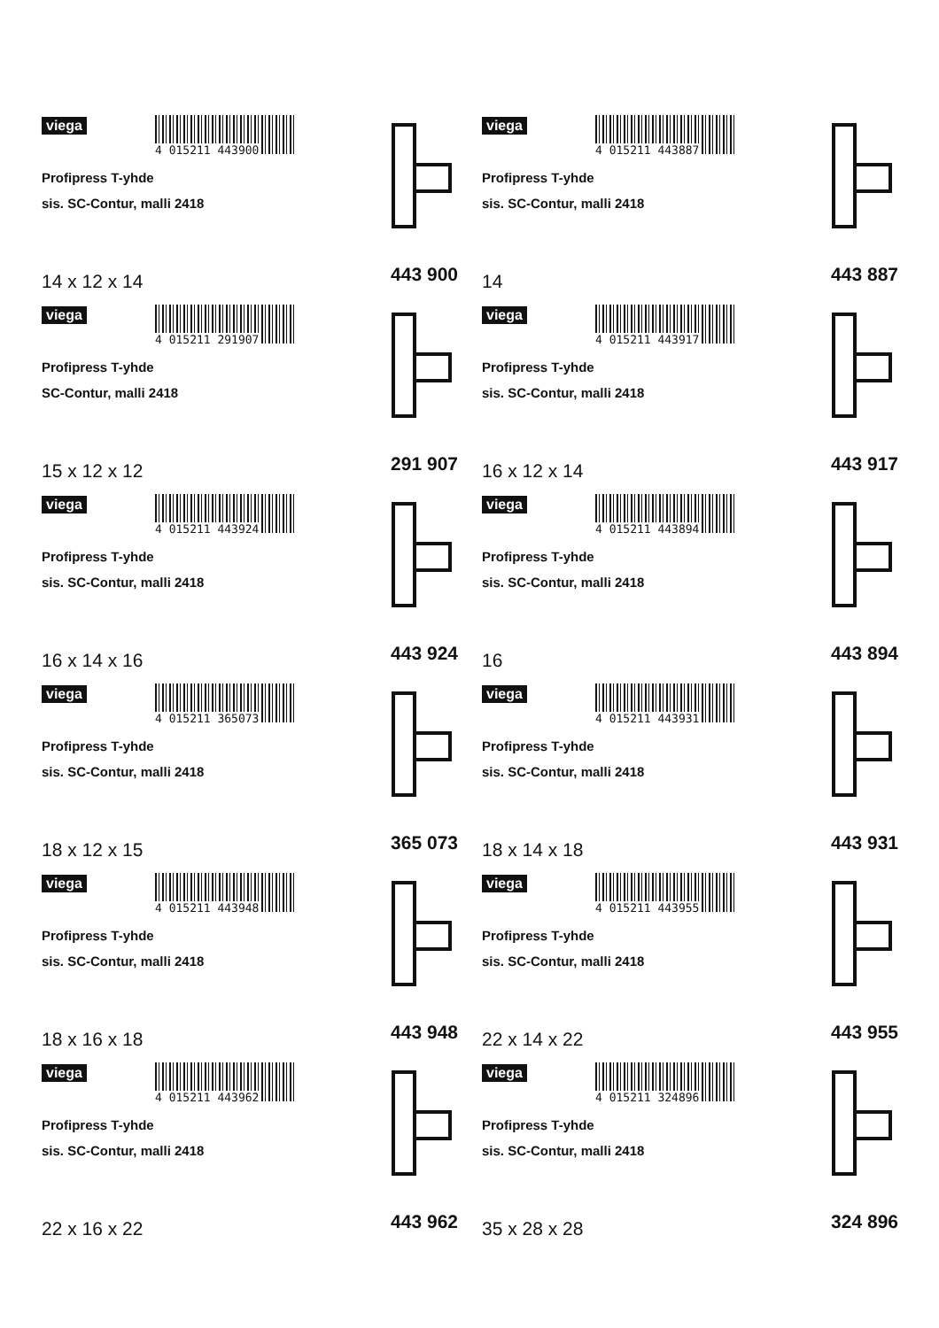viega
4 015211 443900
Profipress T-yhde
sis. SC-Contur, malli 2418
14 x 12 x 14 443 900
viega
4 015211 443887
Profipress T-yhde
sis. SC-Contur, malli 2418
14 443 887
viega
4 015211 291907
Profipress T-yhde
SC-Contur, malli 2418
15 x 12 x 12 291 907
viega
4 015211 443917
Profipress T-yhde
sis. SC-Contur, malli 2418
16 x 12 x 14 443 917
viega
4 015211 443924
Profipress T-yhde
sis. SC-Contur, malli 2418
16 x 14 x 16 443 924
viega
4 015211 443894
Profipress T-yhde
sis. SC-Contur, malli 2418
16 443 894
viega
4 015211 365073
Profipress T-yhde
sis. SC-Contur, malli 2418
18 x 12 x 15 365 073
viega
4 015211 443931
Profipress T-yhde
sis. SC-Contur, malli 2418
18 x 14 x 18 443 931
viega
4 015211 443948
Profipress T-yhde
sis. SC-Contur, malli 2418
18 x 16 x 18 443 948
viega
4 015211 443955
Profipress T-yhde
sis. SC-Contur, malli 2418
22 x 14 x 22 443 955
viega
4 015211 443962
Profipress T-yhde
sis. SC-Contur, malli 2418
22 x 16 x 22 443 962
viega
4 015211 324896
Profipress T-yhde
sis. SC-Contur, malli 2418
35 x 28 x 28 324 896